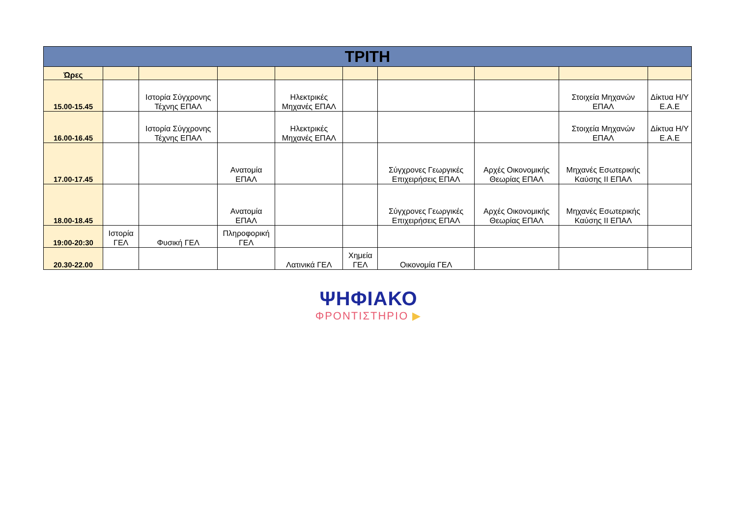| ΤΡΙΤΗ | | | | | | | | | |
| --- | --- | --- | --- | --- | --- | --- | --- | --- | --- |
| Ώρες | | | | | | | | | |
| 15.00-15.45 | | Ιστορία Σύγχρονης Τέχνης ΕΠΑΛ | | Ηλεκτρικές Μηχανές ΕΠΑΛ | | | | Στοιχεία Μηχανών ΕΠΑΛ | Δίκτυα Η/Υ Ε.Α.Ε |
| 16.00-16.45 | | Ιστορία Σύγχρονης Τέχνης ΕΠΑΛ | | Ηλεκτρικές Μηχανές ΕΠΑΛ | | | | Στοιχεία Μηχανών ΕΠΑΛ | Δίκτυα Η/Υ Ε.Α.Ε |
| 17.00-17.45 | | | Ανατομία ΕΠΑΛ | | | Σύγχρονες Γεωργικές Επιχειρήσεις ΕΠΑΛ | Αρχές Οικονομικής Θεωρίας ΕΠΑΛ | Μηχανές Εσωτερικής Καύσης ΙΙ ΕΠΑΛ | |
| 18.00-18.45 | | | Ανατομία ΕΠΑΛ | | | Σύγχρονες Γεωργικές Επιχειρήσεις ΕΠΑΛ | Αρχές Οικονομικής Θεωρίας ΕΠΑΛ | Μηχανές Εσωτερικής Καύσης ΙΙ ΕΠΑΛ | |
| 19:00-20:30 | Ιστορία ΓΕΛ | Φυσική ΓΕΛ | Πληροφορική ΓΕΛ | | | | | | |
| 20.30-22.00 | | | | Λατινικά ΓΕΛ | Χημεία ΓΕΛ | Οικονομία ΓΕΛ | | | |
ΨΗΦΙΑΚΟ
ΦΡΟΝΤΙΣΤΗΡΙΟ ▶